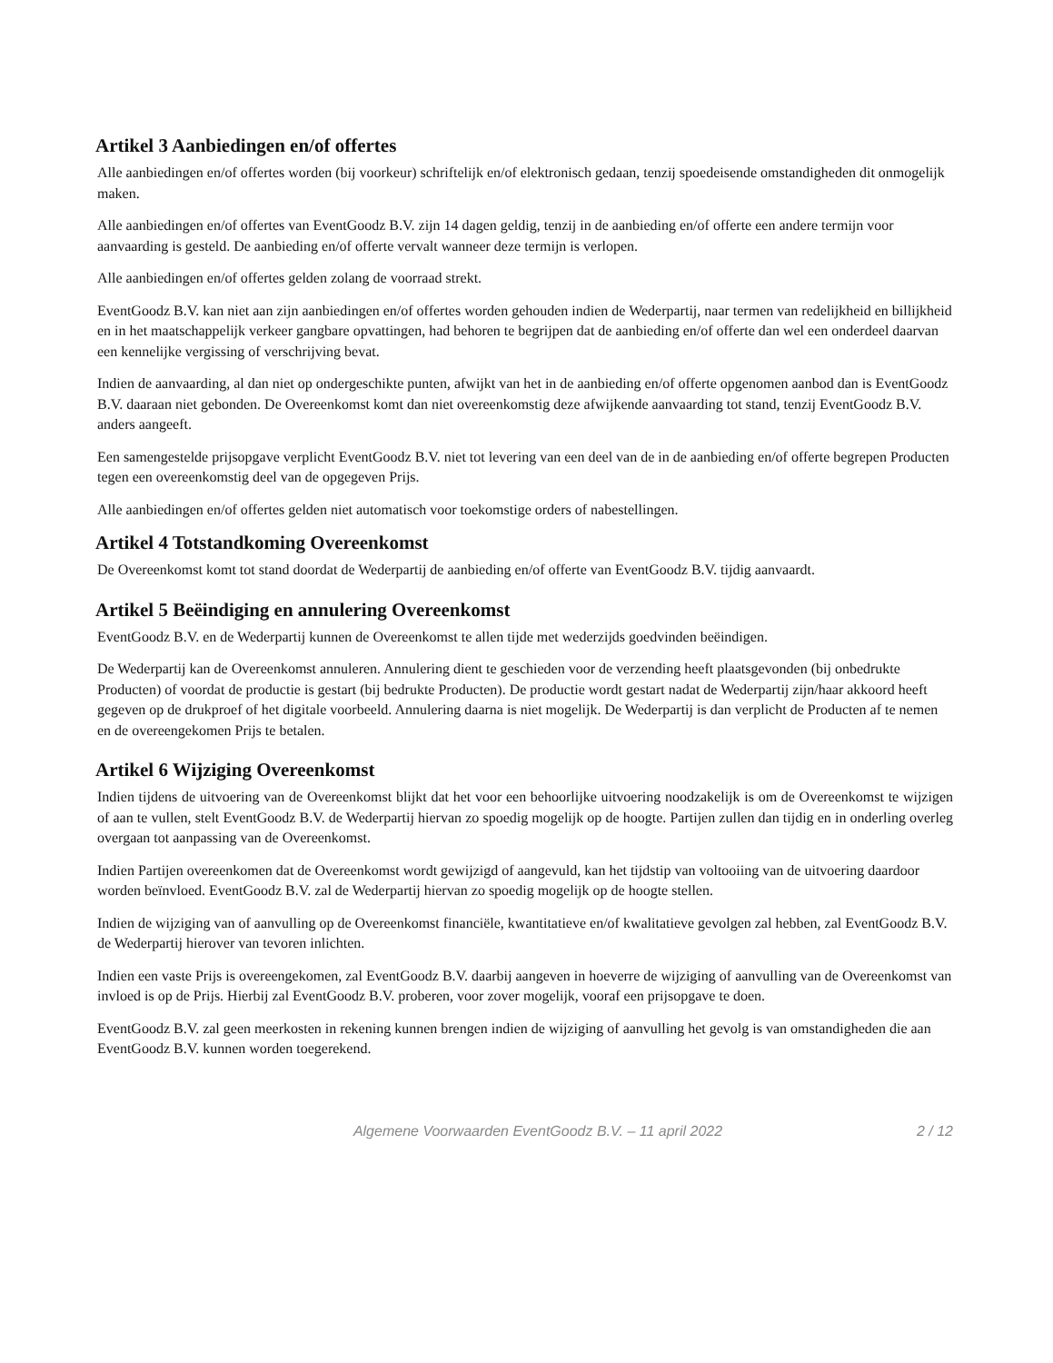Artikel 3 Aanbiedingen en/of offertes
Alle aanbiedingen en/of offertes worden (bij voorkeur) schriftelijk en/of elektronisch gedaan, tenzij spoedeisende omstandigheden dit onmogelijk maken.
Alle aanbiedingen en/of offertes van EventGoodz B.V. zijn 14 dagen geldig, tenzij in de aanbieding en/of offerte een andere termijn voor aanvaarding is gesteld. De aanbieding en/of offerte vervalt wanneer deze termijn is verlopen.
Alle aanbiedingen en/of offertes gelden zolang de voorraad strekt.
EventGoodz B.V. kan niet aan zijn aanbiedingen en/of offertes worden gehouden indien de Wederpartij, naar termen van redelijkheid en billijkheid en in het maatschappelijk verkeer gangbare opvattingen, had behoren te begrijpen dat de aanbieding en/of offerte dan wel een onderdeel daarvan een kennelijke vergissing of verschrijving bevat.
Indien de aanvaarding, al dan niet op ondergeschikte punten, afwijkt van het in de aanbieding en/of offerte opgenomen aanbod dan is EventGoodz B.V. daaraan niet gebonden. De Overeenkomst komt dan niet overeenkomstig deze afwijkende aanvaarding tot stand, tenzij EventGoodz B.V. anders aangeeft.
Een samengestelde prijsopgave verplicht EventGoodz B.V. niet tot levering van een deel van de in de aanbieding en/of offerte begrepen Producten tegen een overeenkomstig deel van de opgegeven Prijs.
Alle aanbiedingen en/of offertes gelden niet automatisch voor toekomstige orders of nabestellingen.
Artikel 4 Totstandkoming Overeenkomst
De Overeenkomst komt tot stand doordat de Wederpartij de aanbieding en/of offerte van EventGoodz B.V. tijdig aanvaardt.
Artikel 5 Beëindiging en annulering Overeenkomst
EventGoodz B.V. en de Wederpartij kunnen de Overeenkomst te allen tijde met wederzijds goedvinden beëindigen.
De Wederpartij kan de Overeenkomst annuleren. Annulering dient te geschieden voor de verzending heeft plaatsgevonden (bij onbedrukte Producten) of voordat de productie is gestart (bij bedrukte Producten). De productie wordt gestart nadat de Wederpartij zijn/haar akkoord heeft gegeven op de drukproef of het digitale voorbeeld. Annulering daarna is niet mogelijk. De Wederpartij is dan verplicht de Producten af te nemen en de overeengekomen Prijs te betalen.
Artikel 6 Wijziging Overeenkomst
Indien tijdens de uitvoering van de Overeenkomst blijkt dat het voor een behoorlijke uitvoering noodzakelijk is om de Overeenkomst te wijzigen of aan te vullen, stelt EventGoodz B.V. de Wederpartij hiervan zo spoedig mogelijk op de hoogte. Partijen zullen dan tijdig en in onderling overleg overgaan tot aanpassing van de Overeenkomst.
Indien Partijen overeenkomen dat de Overeenkomst wordt gewijzigd of aangevuld, kan het tijdstip van voltooiing van de uitvoering daardoor worden beïnvloed. EventGoodz B.V. zal de Wederpartij hiervan zo spoedig mogelijk op de hoogte stellen.
Indien de wijziging van of aanvulling op de Overeenkomst financiële, kwantitatieve en/of kwalitatieve gevolgen zal hebben, zal EventGoodz B.V. de Wederpartij hierover van tevoren inlichten.
Indien een vaste Prijs is overeengekomen, zal EventGoodz B.V. daarbij aangeven in hoeverre de wijziging of aanvulling van de Overeenkomst van invloed is op de Prijs. Hierbij zal EventGoodz B.V. proberen, voor zover mogelijk, vooraf een prijsopgave te doen.
EventGoodz B.V. zal geen meerkosten in rekening kunnen brengen indien de wijziging of aanvulling het gevolg is van omstandigheden die aan EventGoodz B.V. kunnen worden toegerekend.
Algemene Voorwaarden EventGoodz B.V. – 11 april 2022 2 / 12